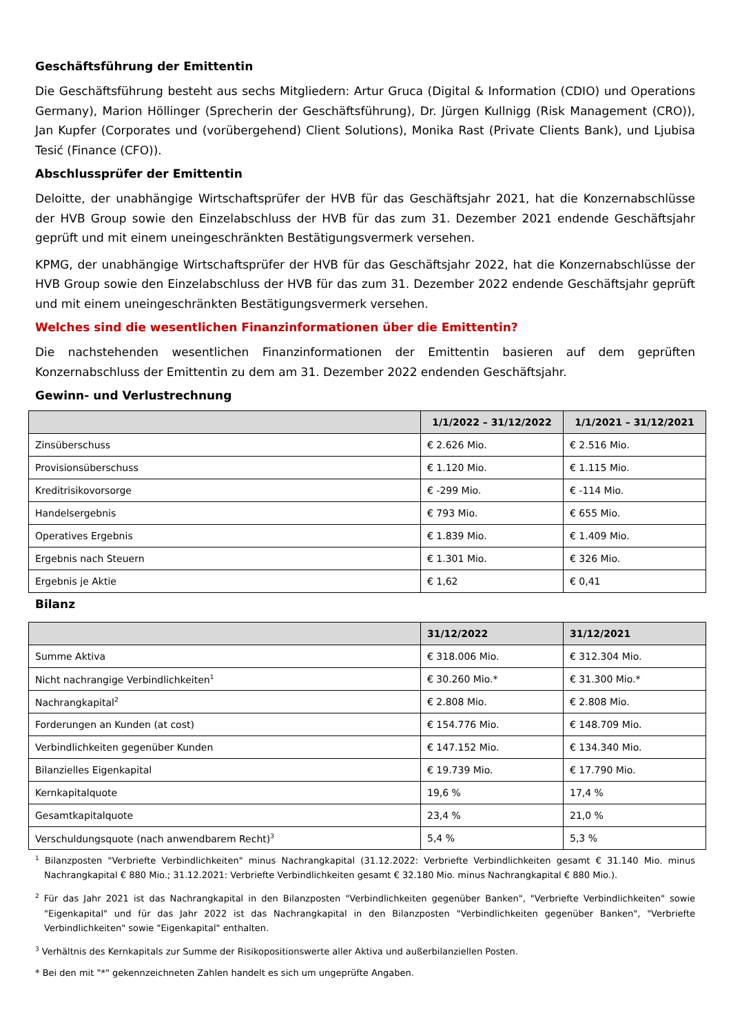Geschäftsführung der Emittentin
Die Geschäftsführung besteht aus sechs Mitgliedern: Artur Gruca (Digital & Information (CDIO) und Operations Germany), Marion Höllinger (Sprecherin der Geschäftsführung), Dr. Jürgen Kullnigg (Risk Management (CRO)), Jan Kupfer (Corporates und (vorübergehend) Client Solutions), Monika Rast (Private Clients Bank), und Ljubisa Tesić (Finance (CFO)).
Abschlussprüfer der Emittentin
Deloitte, der unabhängige Wirtschaftsprüfer der HVB für das Geschäftsjahr 2021, hat die Konzernabschlüsse der HVB Group sowie den Einzelabschluss der HVB für das zum 31. Dezember 2021 endende Geschäftsjahr geprüft und mit einem uneingeschränkten Bestätigungsvermerk versehen.
KPMG, der unabhängige Wirtschaftsprüfer der HVB für das Geschäftsjahr 2022, hat die Konzernabschlüsse der HVB Group sowie den Einzelabschluss der HVB für das zum 31. Dezember 2022 endende Geschäftsjahr geprüft und mit einem uneingeschränkten Bestätigungsvermerk versehen.
Welches sind die wesentlichen Finanzinformationen über die Emittentin?
Die nachstehenden wesentlichen Finanzinformationen der Emittentin basieren auf dem geprüften Konzernabschluss der Emittentin zu dem am 31. Dezember 2022 endenden Geschäftsjahr.
Gewinn- und Verlustrechnung
| | 1/1/2022 – 31/12/2022 | 1/1/2021 – 31/12/2021 |
| --- | --- | --- |
| Zinsüberschuss | € 2.626 Mio. | € 2.516 Mio. |
| Provisionsüberschuss | € 1.120 Mio. | € 1.115 Mio. |
| Kreditrisikovorsorge | € -299 Mio. | € -114 Mio. |
| Handelsergebnis | € 793 Mio. | € 655 Mio. |
| Operatives Ergebnis | € 1.839 Mio. | € 1.409 Mio. |
| Ergebnis nach Steuern | € 1.301 Mio. | € 326 Mio. |
| Ergebnis je Aktie | € 1,62 | € 0,41 |
Bilanz
| | 31/12/2022 | 31/12/2021 |
| --- | --- | --- |
| Summe Aktiva | € 318.006 Mio. | € 312.304 Mio. |
| Nicht nachrangige Verbindlichkeiten<sup>1</sup> | € 30.260 Mio.* | € 31.300 Mio.* |
| Nachrangkapital<sup>2</sup> | € 2.808 Mio. | € 2.808 Mio. |
| Forderungen an Kunden (at cost) | € 154.776 Mio. | € 148.709 Mio. |
| Verbindlichkeiten gegenüber Kunden | € 147.152 Mio. | € 134.340 Mio. |
| Bilanzielles Eigenkapital | € 19.739 Mio. | € 17.790 Mio. |
| Kernkapitalquote | 19,6 % | 17,4 % |
| Gesamtkapitalquote | 23,4 % | 21,0 % |
| Verschuldungsquote (nach anwendbarem Recht)<sup>3</sup> | 5,4 % | 5,3 % |
<sup>1</sup> Bilanzposten "Verbriefte Verbindlichkeiten" minus Nachrangkapital (31.12.2022: Verbriefte Verbindlichkeiten gesamt € 31.140 Mio. minus Nachrangkapital € 880 Mio.; 31.12.2021: Verbriefte Verbindlichkeiten gesamt € 32.180 Mio. minus Nachrangkapital € 880 Mio.).
<sup>2</sup> Für das Jahr 2021 ist das Nachrangkapital in den Bilanzposten "Verbindlichkeiten gegenüber Banken", "Verbriefte Verbindlichkeiten" sowie "Eigenkapital" und für das Jahr 2022 ist das Nachrangkapital in den Bilanzposten "Verbindlichkeiten gegenüber Banken", "Verbriefte Verbindlichkeiten" sowie "Eigenkapital" enthalten.
<sup>3</sup> Verhältnis des Kernkapitals zur Summe der Risikopositionswerte aller Aktiva und außerbilanziellen Posten.
* Bei den mit "*" gekennzeichneten Zahlen handelt es sich um ungeprüfte Angaben.